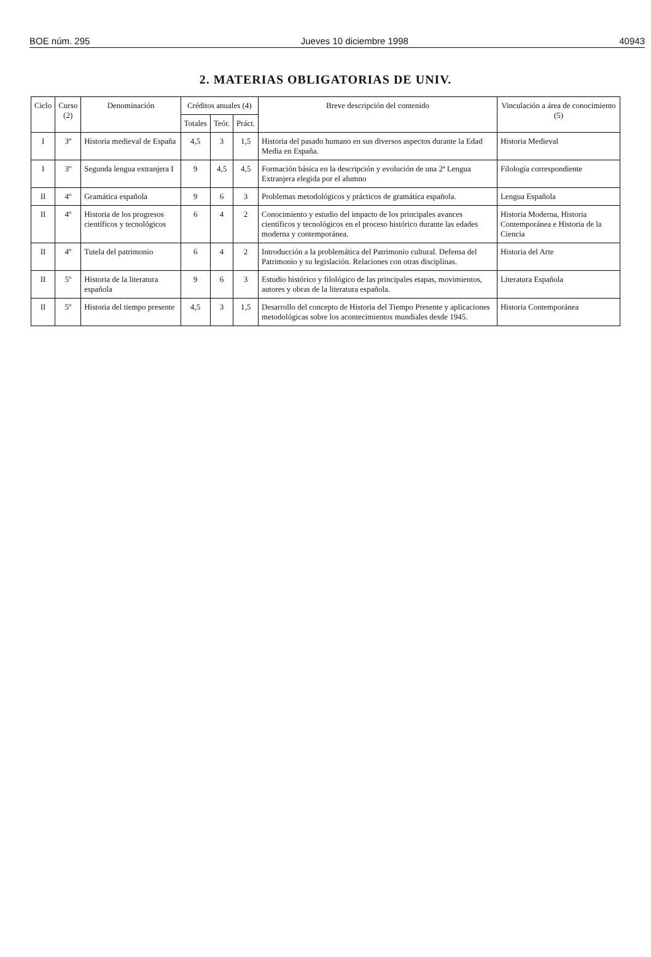BOE núm. 295 Jueves 10 diciembre 1998 40943
2. MATERIAS OBLIGATORIAS DE UNIV.
| Ciclo | Curso (2) | Denominación | Créditos anuales (4) | | | Breve descripción del contenido | Vinculación a área de conocimiento (5) |
| --- | --- | --- | --- | --- | --- | --- | --- |
| | | | Totales | Teór. | Práct. | | |
| I | 3º | Historia medieval de España | 4,5 | 3 | 1,5 | Historia del pasado humano en sus diversos aspectos durante la Edad Media en España. | Historia Medieval |
| I | 3º | Segunda lengua extranjera I | 9 | 4,5 | 4,5 | Formación básica en la descripción y evolución de una 2ª Lengua Extranjera elegida por el alumno | Filología correspondiente |
| II | 4º | Gramática española | 9 | 6 | 3 | Problemas metodológicos y prácticos de gramática española. | Lengua Española |
| II | 4º | Historia de los progresos científicos y tecnológicos | 6 | 4 | 2 | Conocimiento y estudio del impacto de los principales avances científicos y tecnológicos en el proceso histórico durante las edades moderna y contemporánea. | Historia Moderna, Historia Contemporánea e Historia de la Ciencia |
| II | 4º | Tutela del patrimonio | 6 | 4 | 2 | Introducción a la problemática del Patrimonio cultural. Defensa del Patrimonio y su legislación. Relaciones con otras disciplinas. | Historia del Arte |
| II | 5º | Historia de la literatura española | 9 | 6 | 3 | Estudio histórico y filológico de las principales etapas, movimientos, autores y obras de la literatura española. | Literatura Española |
| II | 5º | Historia del tiempo presente | 4,5 | 3 | 1,5 | Desarrollo del concepto de Historia del Tiempo Presente y aplicaciones metodológicas sobre los acontecimientos mundiales desde 1945. | Historia Contemporánea |